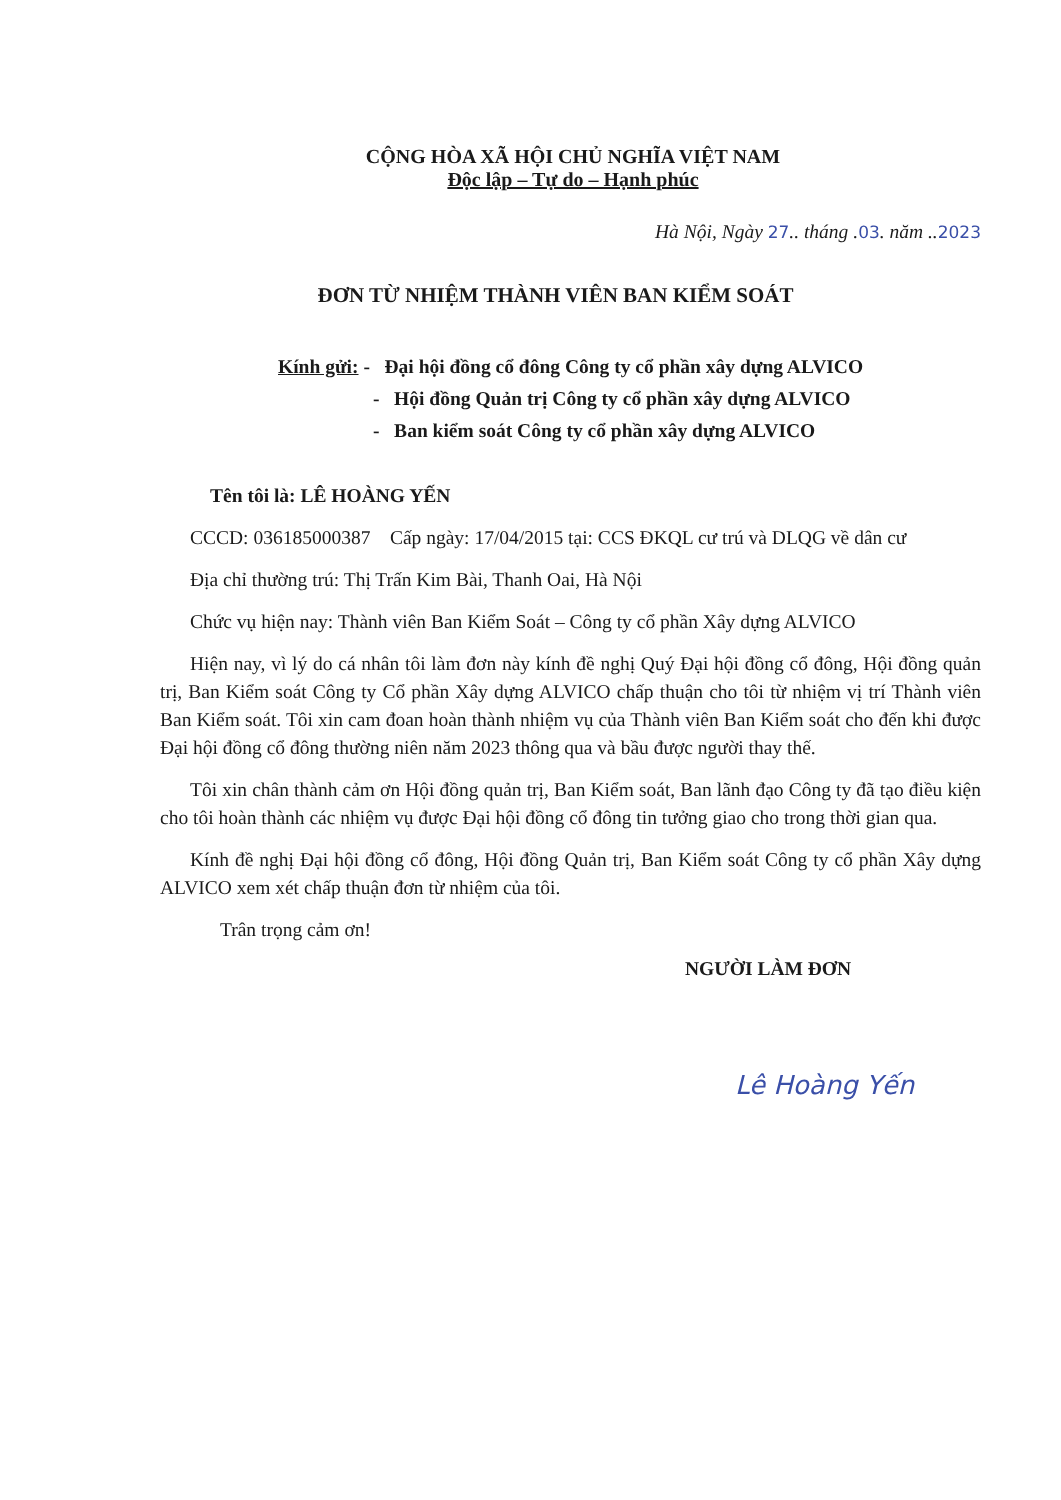CỘNG HÒA XÃ HỘI CHỦ NGHĨA VIỆT NAM
Độc lập – Tự do – Hạnh phúc
Hà Nội, Ngày 27.. tháng .03. năm ..2023
ĐƠN TỪ NHIỆM THÀNH VIÊN BAN KIỂM SOÁT
Kính gửi: - Đại hội đồng cổ đông Công ty cổ phần xây dựng ALVICO
- Hội đồng Quản trị Công ty cổ phần xây dựng ALVICO
- Ban kiểm soát Công ty cổ phần xây dựng ALVICO
Tên tôi là: LÊ HOÀNG YẾN
CCCD: 036185000387 Cấp ngày: 17/04/2015 tại: CCS ĐKQL cư trú và DLQG về dân cư
Địa chỉ thường trú: Thị Trấn Kim Bài, Thanh Oai, Hà Nội
Chức vụ hiện nay: Thành viên Ban Kiểm Soát – Công ty cổ phần Xây dựng ALVICO
Hiện nay, vì lý do cá nhân tôi làm đơn này kính đề nghị Quý Đại hội đồng cổ đông, Hội đồng quản trị, Ban Kiểm soát Công ty Cổ phần Xây dựng ALVICO chấp thuận cho tôi từ nhiệm vị trí Thành viên Ban Kiểm soát. Tôi xin cam đoan hoàn thành nhiệm vụ của Thành viên Ban Kiểm soát cho đến khi được Đại hội đồng cổ đông thường niên năm 2023 thông qua và bầu được người thay thế.
Tôi xin chân thành cảm ơn Hội đồng quản trị, Ban Kiểm soát, Ban lãnh đạo Công ty đã tạo điều kiện cho tôi hoàn thành các nhiệm vụ được Đại hội đồng cổ đông tin tưởng giao cho trong thời gian qua.
Kính đề nghị Đại hội đồng cổ đông, Hội đồng Quản trị, Ban Kiểm soát Công ty cổ phần Xây dựng ALVICO xem xét chấp thuận đơn từ nhiệm của tôi.
Trân trọng cảm ơn!
NGƯỜI LÀM ĐƠN
Lê Hoàng Yến